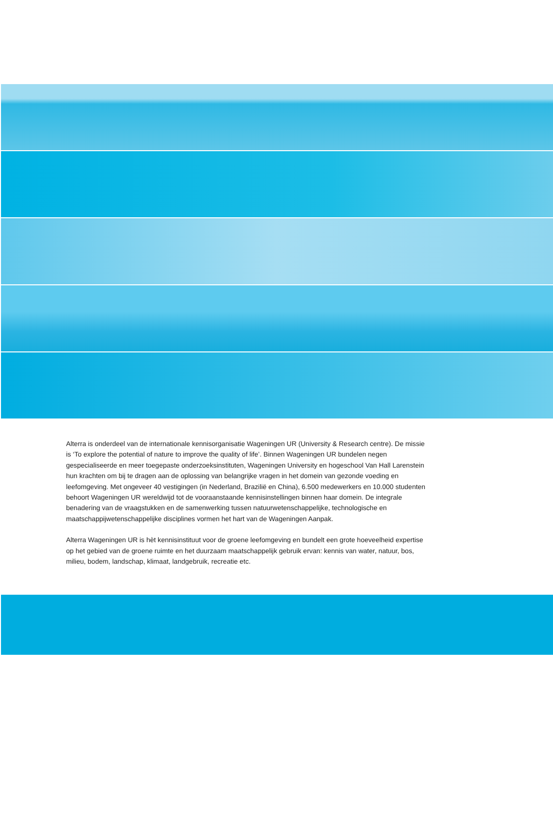Alterra is onderdeel van de internationale kennisorganisatie Wageningen UR (University & Research centre). De missie is ‘To explore the potential of nature to improve the quality of life’. Binnen Wageningen UR bundelen negen gespecialiseerde en meer toegepaste onderzoeksinstituten, Wageningen University en hogeschool Van Hall Larenstein hun krachten om bij te dragen aan de oplossing van belangrijke vragen in het domein van gezonde voeding en leefomgeving. Met ongeveer 40 vestigingen (in Nederland, Brazilië en China), 6.500 medewerkers en 10.000 studenten behoort Wageningen UR wereldwijd tot de vooraanstaande kennisinstellingen binnen haar domein. De integrale benadering van de vraagstukken en de samenwerking tussen natuurwetenschappelijke, technologische en maatschappijwetenschappelijke disciplines vormen het hart van de Wageningen Aanpak.
Alterra Wageningen UR is hèt kennisinstituut voor de groene leefomgeving en bundelt een grote hoeveelheid expertise op het gebied van de groene ruimte en het duurzaam maatschappelijk gebruik ervan: kennis van water, natuur, bos, milieu, bodem, landschap, klimaat, landgebruik, recreatie etc.